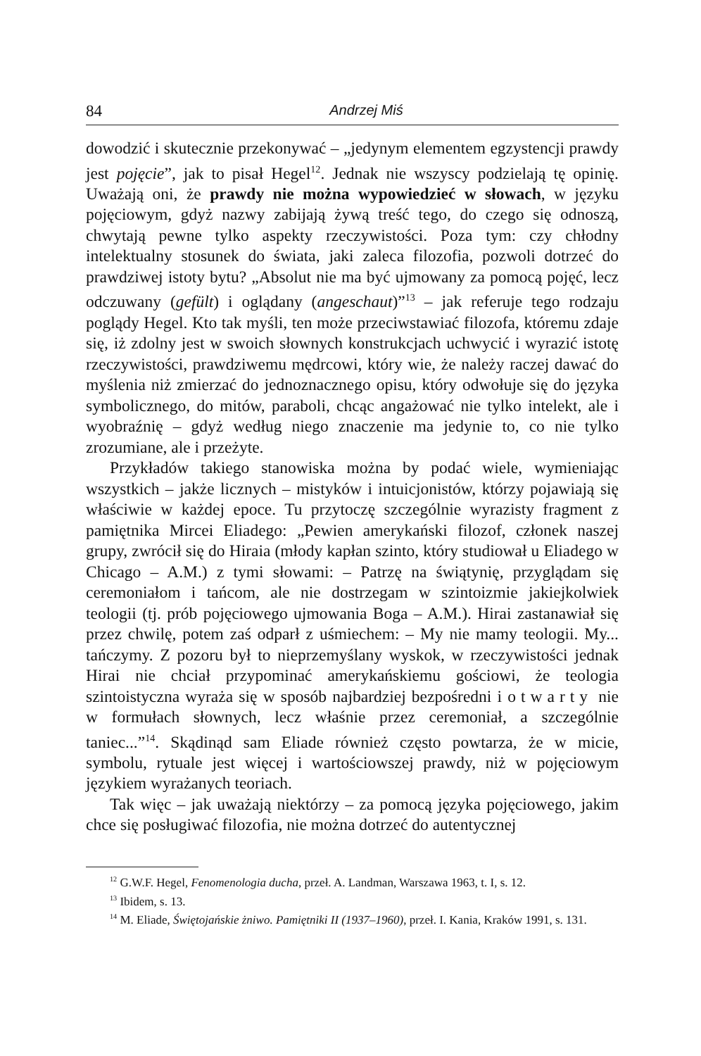84 Andrzej Miś
dowodzić i skutecznie przekonywać – „jedynym elementem egzystencji prawdy jest pojęcie”, jak to pisał Hegel<sup>12</sup>. Jednak nie wszyscy podzielają tę opinię. Uważają oni, że prawdy nie można wypowiedzieć w słowach, w języku pojęciowym, gdyż nazwy zabijają żywą treść tego, do czego się odnoszą, chwytają pewne tylko aspekty rzeczywistości. Poza tym: czy chłodny intelektualny stosunek do świata, jaki zaleca filozofia, pozwoli dotrzeć do prawdziwej istoty bytu? „Absolut nie ma być ujmowany za pomocą pojęć, lecz odczuwany (gefült) i oglądany (angeschaut)”<sup>13</sup> – jak referuje tego rodzaju poglądy Hegel. Kto tak myśli, ten może przeciwstawiać filozofa, któremu zdaje się, iż zdolny jest w swoich słownych konstrukcjach uchwycić i wyrazić istotę rzeczywistości, prawdziwemu mędrcowi, który wie, że należy raczej dawać do myślenia niż zmierzać do jednoznacznego opisu, który odwołuje się do języka symbolicznego, do mitów, paraboli, chcąc angażować nie tylko intelekt, ale i wyobraźnię – gdyż według niego znaczenie ma jedynie to, co nie tylko zrozumiane, ale i przeżyte.
Przykładów takiego stanowiska można by podać wiele, wymieniając wszystkich – jakże licznych – mistyków i intuicjonistów, którzy pojawiają się właściwie w każdej epoce. Tu przytoczę szczególnie wyrazisty fragment z pamiętnika Mircei Eliadego: „Pewien amerykański filozof, członek naszej grupy, zwrócił się do Hiraia (młody kapłan szinto, który studiował u Eliadego w Chicago – A.M.) z tymi słowami: – Patrzę na świątynię, przyglądam się ceremoniałom i tańcom, ale nie dostrzegam w szintoizmie jakiejkolwiek teologii (tj. prób pojęciowego ujmowania Boga – A.M.). Hirai zastanawiał się przez chwilę, potem zaś odparł z uśmiechem: – My nie mamy teologii. My... tańczymy. Z pozoru był to nieprzemyślany wyskok, w rzeczywistości jednak Hirai nie chciał przypominać amerykańskiemu gościowi, że teologia szintoistyczna wyraża się w sposób najbardziej bezpośredni i otwarty nie w formułach słownych, lecz właśnie przez ceremoniał, a szczególnie taniec...”<sup>14</sup>. Skądinąd sam Eliade również często powtarza, że w micie, symbolu, rytuale jest więcej i wartościowszej prawdy, niż w pojęciowym językiem wyrażanych teoriach.
Tak więc – jak uważają niektórzy – za pomocą języka pojęciowego, jakim chce się posługiwać filozofia, nie można dotrzeć do autentycznej
<sup>12</sup> G.W.F. Hegel, Fenomenologia ducha, przeł. A. Landman, Warszawa 1963, t. I, s. 12.
<sup>13</sup> Ibidem, s. 13.
<sup>14</sup> M. Eliade, Świętojańskie żniwo. Pamiętniki II (1937–1960), przeł. I. Kania, Kraków 1991, s. 131.